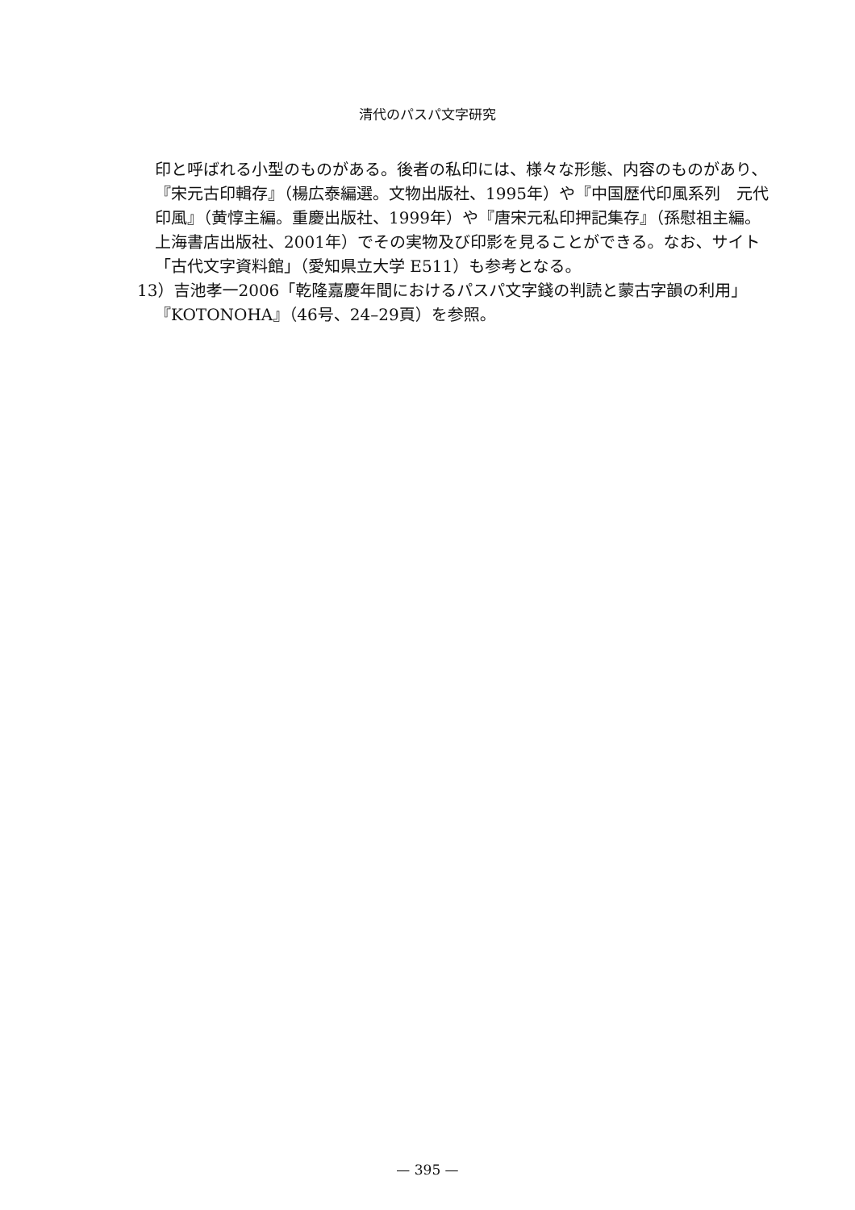清代のパスパ文字研究
印と呼ばれる小型のものがある。後者の私印には、様々な形態、内容のものがあり、『宋元古印輯存』（楊広泰編選。文物出版社、1995年）や『中国歴代印風系列　元代印風』（黄惇主編。重慶出版社、1999年）や『唐宋元私印押記集存』（孫慰祖主編。上海書店出版社、2001年）でその実物及び印影を見ることができる。なお、サイト「古代文字資料館」（愛知県立大学 E511）も参考となる。
13）吉池孝一2006「乾隆嘉慶年間におけるパスパ文字錢の判読と蒙古字韻の利用」『KOTONOHA』（46号、24–29頁）を参照。
— 395 —